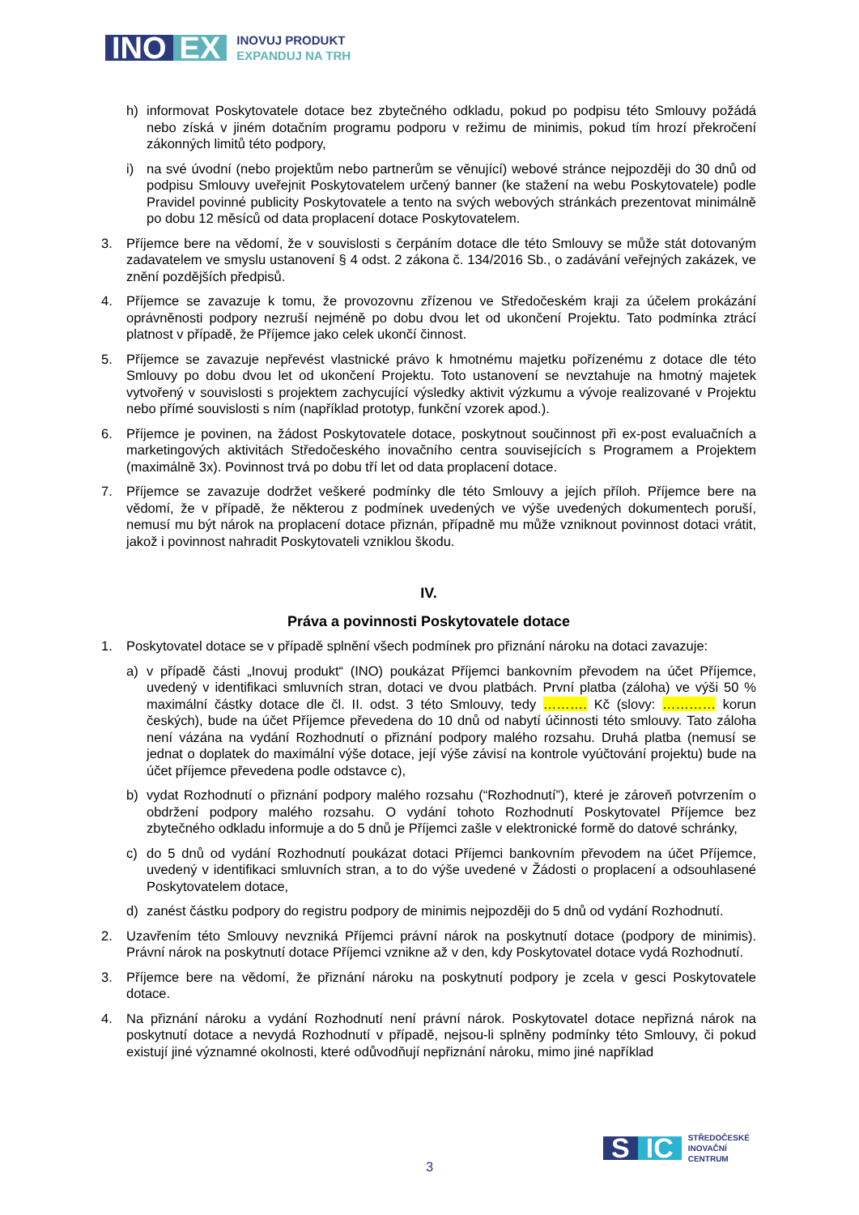INO EX
INOVUJ PRODUKT
EXPANDUJ NA TRH
h) informovat Poskytovatele dotace bez zbytečného odkladu, pokud po podpisu této Smlouvy požádá nebo získá v jiném dotačním programu podporu v režimu de minimis, pokud tím hrozí překročení zákonných limitů této podpory,
i) na své úvodní (nebo projektům nebo partnerům se věnující) webové stránce nejpozději do 30 dnů od podpisu Smlouvy uveřejnit Poskytovatelem určený banner (ke stažení na webu Poskytovatele) podle Pravidel povinné publicity Poskytovatele a tento na svých webových stránkách prezentovat minimálně po dobu 12 měsíců od data proplacení dotace Poskytovatelem.
3. Příjemce bere na vědomí, že v souvislosti s čerpáním dotace dle této Smlouvy se může stát dotovaným zadavatelem ve smyslu ustanovení § 4 odst. 2 zákona č. 134/2016 Sb., o zadávání veřejných zakázek, ve znění pozdějších předpisů.
4. Příjemce se zavazuje k tomu, že provozovnu zřízenou ve Středočeském kraji za účelem prokázání oprávněnosti podpory nezruší nejméně po dobu dvou let od ukončení Projektu. Tato podmínka ztrácí platnost v případě, že Příjemce jako celek ukončí činnost.
5. Příjemce se zavazuje nepřevést vlastnické právo k hmotnému majetku pořízenému z dotace dle této Smlouvy po dobu dvou let od ukončení Projektu. Toto ustanovení se nevztahuje na hmotný majetek vytvořený v souvislosti s projektem zachycující výsledky aktivit výzkumu a vývoje realizované v Projektu nebo přímé souvislosti s ním (například prototyp, funkční vzorek apod.).
6. Příjemce je povinen, na žádost Poskytovatele dotace, poskytnout součinnost při ex-post evaluačních a marketingových aktivitách Středočeského inovačního centra souvisejících s Programem a Projektem (maximálně 3x). Povinnost trvá po dobu tří let od data proplacení dotace.
7. Příjemce se zavazuje dodržet veškeré podmínky dle této Smlouvy a jejích příloh. Příjemce bere na vědomí, že v případě, že některou z podmínek uvedených ve výše uvedených dokumentech poruší, nemusí mu být nárok na proplacení dotace přiznán, případně mu může vzniknout povinnost dotaci vrátit, jakož i povinnost nahradit Poskytovateli vzniklou škodu.
IV.
Práva a povinnosti Poskytovatele dotace
1. Poskytovatel dotace se v případě splnění všech podmínek pro přiznání nároku na dotaci zavazuje:
a) v případě části „Inovuj produkt“ (INO) poukázat Příjemci bankovním převodem na účet Příjemce, uvedený v identifikaci smluvních stran, dotaci ve dvou platbách. První platba (záloha) ve výši 50 % maximální částky dotace dle čl. II. odst. 3 této Smlouvy, tedy ………. Kč (slovy: ………… korun českých), bude na účet Příjemce převedena do 10 dnů od nabytí účinnosti této smlouvy. Tato záloha není vázána na vydání Rozhodnutí o přiznání podpory malého rozsahu. Druhá platba (nemusí se jednat o doplatek do maximální výše dotace, její výše závisí na kontrole vyúčtování projektu) bude na účet příjemce převedena podle odstavce c),
b) vydat Rozhodnutí o přiznání podpory malého rozsahu (“Rozhodnutí”), které je zároveň potvrzením o obdržení podpory malého rozsahu. O vydání tohoto Rozhodnutí Poskytovatel Příjemce bez zbytečného odkladu informuje a do 5 dnů je Příjemci zašle v elektronické formě do datové schránky,
c) do 5 dnů od vydání Rozhodnutí poukázat dotaci Příjemci bankovním převodem na účet Příjemce, uvedený v identifikaci smluvních stran, a to do výše uvedené v Žádosti o proplacení a odsouhlasené Poskytovatelem dotace,
d) zanést částku podpory do registru podpory de minimis nejpozději do 5 dnů od vydání Rozhodnutí.
2. Uzavřením této Smlouvy nevzniká Příjemci právní nárok na poskytnutí dotace (podpory de minimis). Právní nárok na poskytnutí dotace Příjemci vznikne až v den, kdy Poskytovatel dotace vydá Rozhodnutí.
3. Příjemce bere na vědomí, že přiznání nároku na poskytnutí podpory je zcela v gesci Poskytovatele dotace.
4. Na přiznání nároku a vydání Rozhodnutí není právní nárok. Poskytovatel dotace nepřizná nárok na poskytnutí dotace a nevydá Rozhodnutí v případě, nejsou-li splněny podmínky této Smlouvy, či pokud existují jiné významné okolnosti, které odůvodňují nepřiznání nároku, mimo jiné například
S IC
STŘEDOČESKÉ
INOVAČNÍ
CENTRUM
3